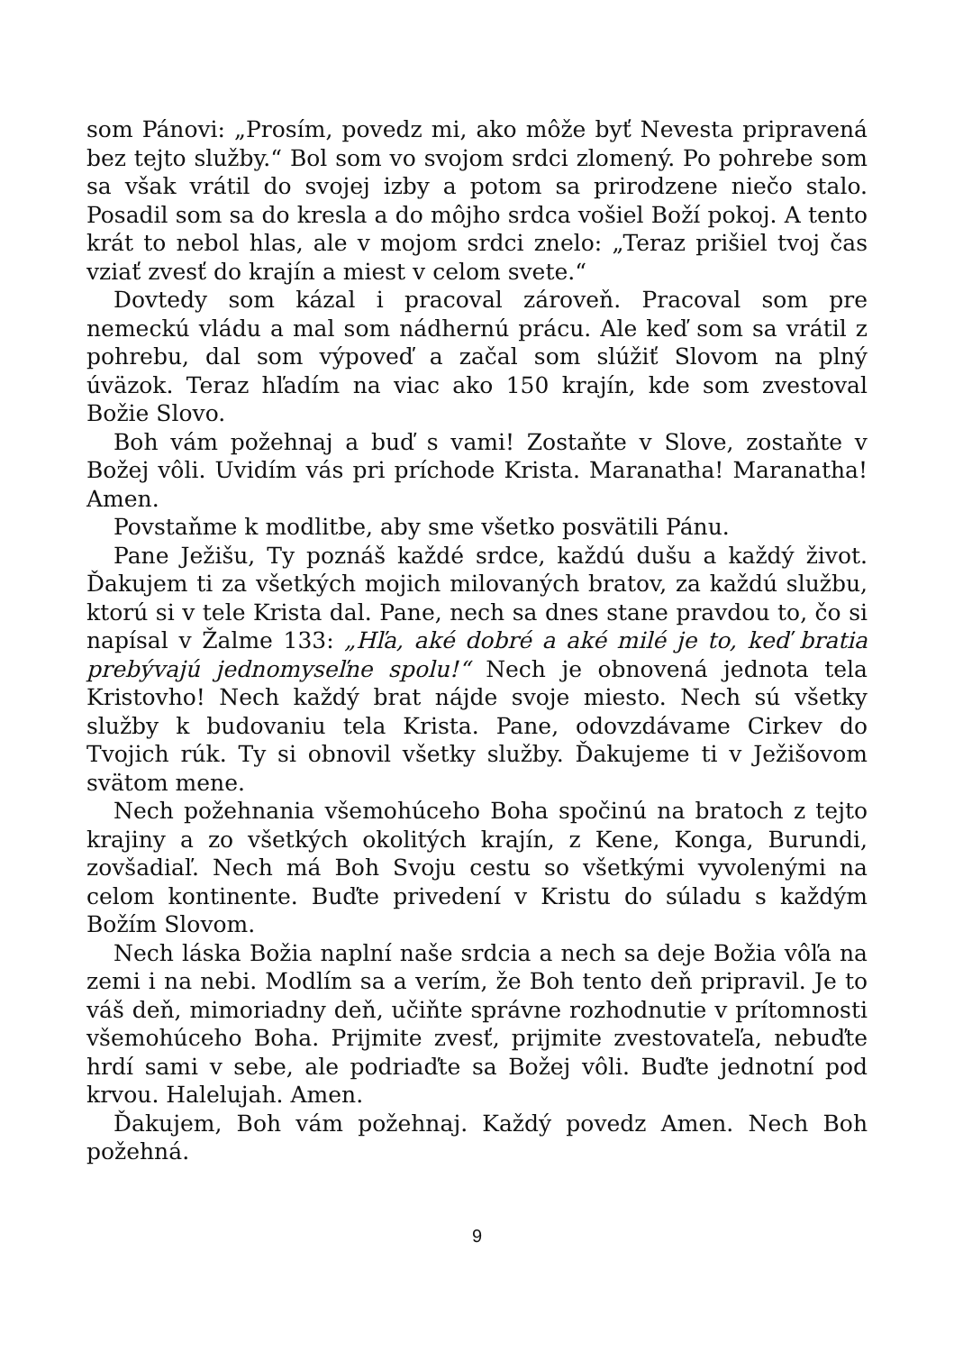som Pánovi: „Prosím, povedz mi, ako môže byť Nevesta pripravená bez tejto služby.“ Bol som vo svojom srdci zlomený. Po pohrebe som sa však vrátil do svojej izby a potom sa prirodzene niečo stalo. Posadil som sa do kresla a do môjho srdca vošiel Boží pokoj. A tento krát to nebol hlas, ale v mojom srdci znelo: „Teraz prišiel tvoj čas vziať zvesť do krajín a miest v celom svete.“
Dovtedy som kázal i pracoval zároveň. Pracoval som pre nemeckú vládu a mal som nádhernú prácu. Ale keď som sa vrátil z pohrebu, dal som výpoveď a začal som slúžiť Slovom na plný úväzok. Teraz hľadím na viac ako 150 krajín, kde som zvestoval Božie Slovo.
Boh vám požehnaj a buď s vami! Zostaňte v Slove, zostaňte v Božej vôli. Uvidím vás pri príchode Krista. Maranatha! Maranatha! Amen.
Povstaňme k modlitbe, aby sme všetko posvätili Pánu.
Pane Ježišu, Ty poznáš každé srdce, každú dušu a každý život. Ďakujem ti za všetkých mojich milovaných bratov, za každú službu, ktorú si v tele Krista dal. Pane, nech sa dnes stane pravdou to, čo si napísal v Žalme 133: „Hľa, aké dobré a aké milé je to, keď bratia prebývajú jednomyseľne spolu!“ Nech je obnovená jednota tela Kristovho! Nech každý brat nájde svoje miesto. Nech sú všetky služby k budovaniu tela Krista. Pane, odovzdávame Cirkev do Tvojich rúk. Ty si obnovil všetky služby. Ďakujeme ti v Ježišovom svätom mene.
Nech požehnania všemohúceho Boha spočinú na bratoch z tejto krajiny a zo všetkých okolitých krajín, z Kene, Konga, Burundi, zovšadiaľ. Nech má Boh Svoju cestu so všetkými vyvolenými na celom kontinente. Buďte privedení v Kristu do súladu s každým Božím Slovom.
Nech láska Božia naplní naše srdcia a nech sa deje Božia vôľa na zemi i na nebi. Modlím sa a verím, že Boh tento deň pripravil. Je to váš deň, mimoriadny deň, učiňte správne rozhodnutie v prítomnosti všemohúceho Boha. Prijmite zvesť, prijmite zvestovateľa, nebuďte hrdí sami v sebe, ale podriaďte sa Božej vôli. Buďte jednotní pod krvou. Halelujah. Amen.
Ďakujem, Boh vám požehnaj. Každý povedz Amen. Nech Boh požehná.
9